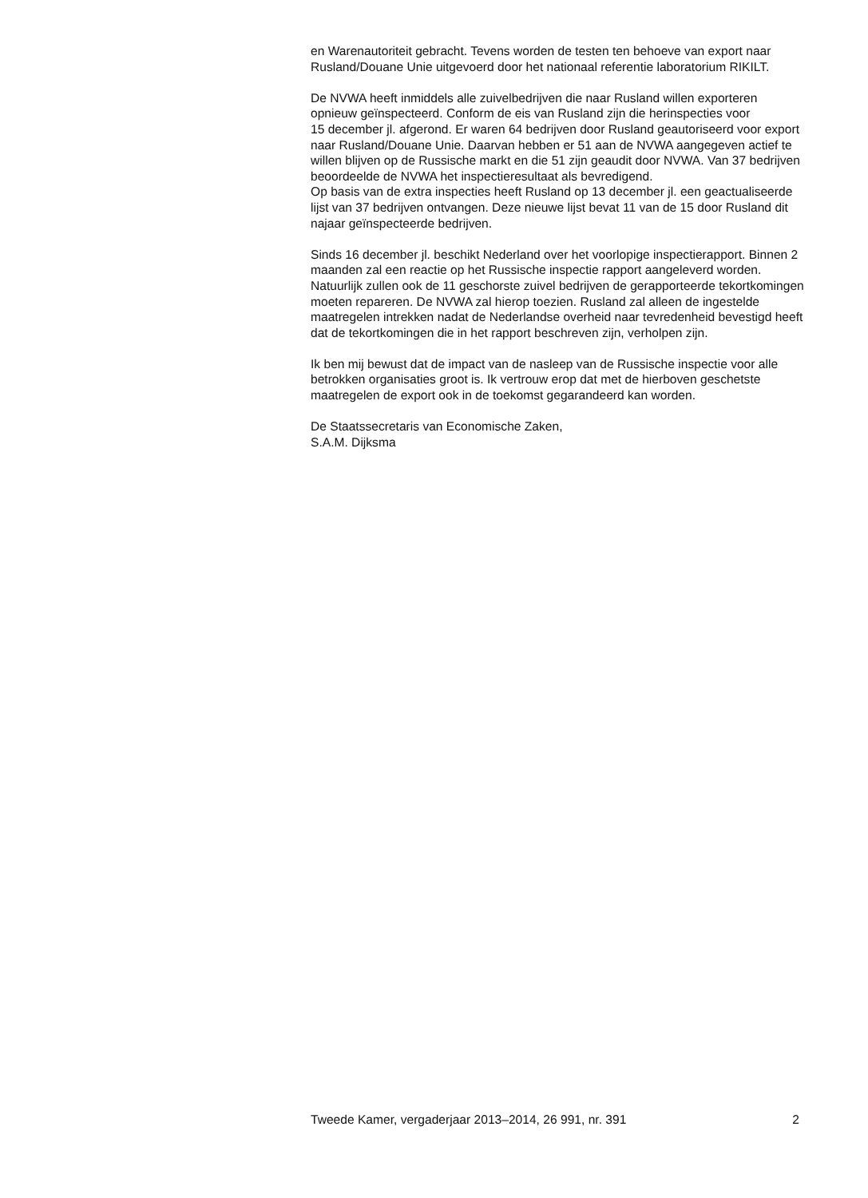en Warenautoriteit gebracht. Tevens worden de testen ten behoeve van export naar Rusland/Douane Unie uitgevoerd door het nationaal referentie laboratorium RIKILT.
De NVWA heeft inmiddels alle zuivelbedrijven die naar Rusland willen exporteren opnieuw geïnspecteerd. Conform de eis van Rusland zijn die herinspecties voor
15 december jl. afgerond. Er waren 64 bedrijven door Rusland geautoriseerd voor export naar Rusland/Douane Unie. Daarvan hebben er 51 aan de NVWA aangegeven actief te willen blijven op de Russische markt en die 51 zijn geaudit door NVWA. Van 37 bedrijven beoordeelde de NVWA het inspectieresultaat als bevredigend.
Op basis van de extra inspecties heeft Rusland op 13 december jl. een geactualiseerde lijst van 37 bedrijven ontvangen. Deze nieuwe lijst bevat 11 van de 15 door Rusland dit najaar geïnspecteerde bedrijven.
Sinds 16 december jl. beschikt Nederland over het voorlopige inspectierapport. Binnen 2 maanden zal een reactie op het Russische inspectie rapport aangeleverd worden. Natuurlijk zullen ook de 11 geschorste zuivel bedrijven de gerapporteerde tekortkomingen moeten repareren. De NVWA zal hierop toezien. Rusland zal alleen de ingestelde maatregelen intrekken nadat de Nederlandse overheid naar tevredenheid bevestigd heeft dat de tekortkomingen die in het rapport beschreven zijn, verholpen zijn.
Ik ben mij bewust dat de impact van de nasleep van de Russische inspectie voor alle betrokken organisaties groot is. Ik vertrouw erop dat met de hierboven geschetste maatregelen de export ook in de toekomst gegarandeerd kan worden.
De Staatssecretaris van Economische Zaken,
S.A.M. Dijksma
Tweede Kamer, vergaderjaar 2013–2014, 26 991, nr. 391 2